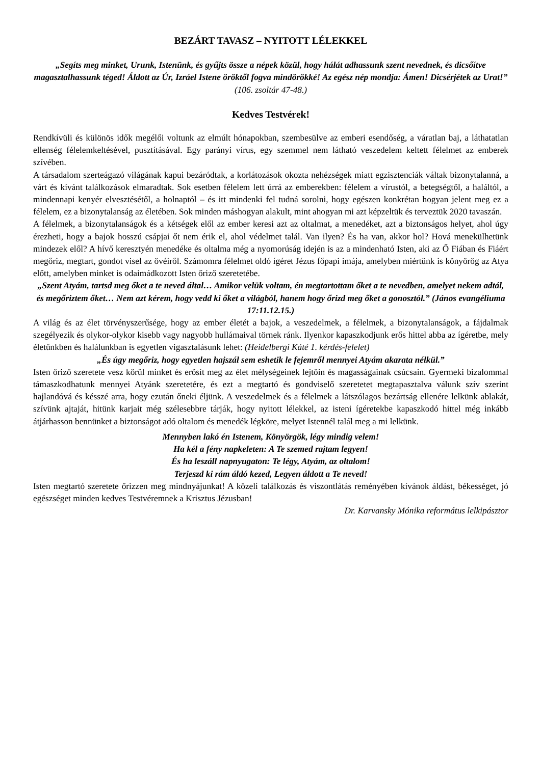BEZÁRT TAVASZ – NYITOTT LÉLEKKEL
„Segíts meg minket, Urunk, Istenünk, és gyűjts össze a népek közül, hogy hálát adhassunk szent nevednek, és dicsőítve magasztalhassunk téged! Áldott az Úr, Izráel Istene öröktől fogva mindörökké! Az egész nép mondja: Ámen! Dicsérjétek az Urat!” (106. zsoltár 47-48.)
Kedves Testvérek!
Rendkívüli és különös idők megélői voltunk az elmúlt hónapokban, szembesülve az emberi esendőség, a váratlan baj, a láthatatlan ellenség félelemkeltésével, pusztításával. Egy parányi vírus, egy szemmel nem látható veszedelem keltett félelmet az emberek szívében.
A társadalom szerteágazó világának kapui bezáródtak, a korlátozások okozta nehézségek miatt egzisztenciák váltak bizonytalanná, a várt és kívánt találkozások elmaradtak. Sok esetben félelem lett úrrá az emberekben: félelem a vírustól, a betegségtől, a haláltól, a mindennapi kenyér elvesztésétől, a holnaptól – és itt mindenki fel tudná sorolni, hogy egészen konkrétan hogyan jelent meg ez a félelem, ez a bizonytalanság az életében. Sok minden máshogyan alakult, mint ahogyan mi azt képzeltük és terveztük 2020 tavaszán.
A félelmek, a bizonytalanságok és a kétségek elől az ember keresi azt az oltalmat, a menedéket, azt a biztonságos helyet, ahol úgy érezheti, hogy a bajok hosszú csápjai őt nem érik el, ahol védelmet talál. Van ilyen? És ha van, akkor hol? Hová menekülhetünk mindezek elől? A hívő keresztyén menedéke és oltalma még a nyomorúság idején is az a mindenható Isten, aki az Ő Fiában és Fiáért megőriz, megtart, gondot visel az övéiről. Számomra félelmet oldó ígéret Jézus főpapi imája, amelyben miértünk is könyörög az Atya előtt, amelyben minket is odaimádkozott Isten őriző szeretetébe.
„Szent Atyám, tartsd meg őket a te neved által… Amikor velük voltam, én megtartottam őket a te nevedben, amelyet nekem adtál, és megőriztem őket… Nem azt kérem, hogy vedd ki őket a világból, hanem hogy őrizd meg őket a gonosztól.” (János evangéliuma 17:11.12.15.)
A világ és az élet törvényszerűsége, hogy az ember életét a bajok, a veszedelmek, a félelmek, a bizonytalanságok, a fájdalmak szegélyezik és olykor-olykor kisebb vagy nagyobb hullámaival törnek ránk. Ilyenkor kapaszkodjunk erős hittel abba az ígéretbe, mely életünkben és halálunkban is egyetlen vigasztalásunk lehet: (Heidelbergi Káté 1. kérdés-felelet)
„És úgy megőriz, hogy egyetlen hajszál sem eshetik le fejemről mennyei Atyám akarata nélkül.”
Isten őriző szeretete vesz körül minket és erősít meg az élet mélységeinek lejtőin és magasságainak csúcsain. Gyermeki bizalommal támaszkodhatunk mennyei Atyánk szeretetére, és ezt a megtartó és gondviselő szeretetet megtapasztalva válunk szív szerint hajlandóvá és késszé arra, hogy ezután őneki éljünk. A veszedelmek és a félelmek a látszólagos bezártság ellenére lelkünk ablakát, szívünk ajtaját, hitünk karjait még szélesebbre tárják, hogy nyitott lélekkel, az isteni ígéretekbe kapaszkodó hittel még inkább átjárhasson bennünket a biztonságot adó oltalom és menedék légköre, melyet Istennél talál meg a mi lelkünk.
Mennyben lakó én Istenem, Könyörgök, légy mindig velem!
Ha kél a fény napkeleten: A Te szemed rajtam legyen!
És ha leszáll napnyugaton: Te légy, Atyám, az oltalom!
Terjeszd ki rám áldó kezed, Legyen áldott a Te neved!
Isten megtartó szeretete őrizzen meg mindnyájunkat! A közeli találkozás és viszontlátás reményében kívánok áldást, békességet, jó egészséget minden kedves Testvéremnek a Krisztus Jézusban!
Dr. Karvansky Mónika református lelkipásztor